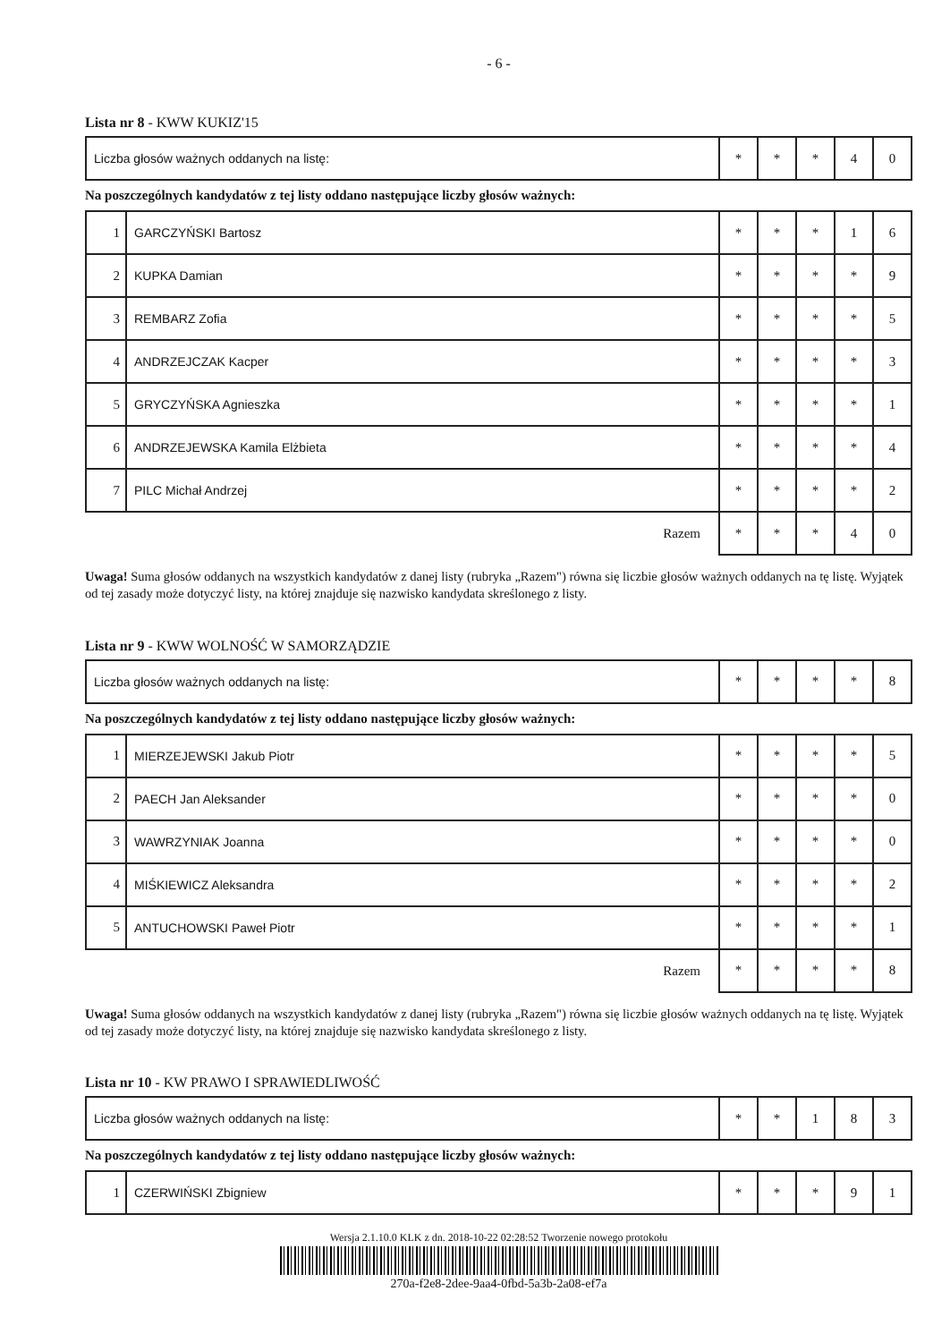- 6 -
Lista nr 8 - KWW KUKIZ'15
| Liczba głosów ważnych oddanych na listę: | * | * | * | 4 | 0 |
Na poszczególnych kandydatów z tej listy oddano następujące liczby głosów ważnych:
| 1 | GARCZYŃSKI Bartosz | * | * | * | 1 | 6 |
| 2 | KUPKA Damian | * | * | * | * | 9 |
| 3 | REMBARZ Zofia | * | * | * | * | 5 |
| 4 | ANDRZEJCZAK Kacper | * | * | * | * | 3 |
| 5 | GRYCZYŃSKA Agnieszka | * | * | * | * | 1 |
| 6 | ANDRZEJEWSKA Kamila Elżbieta | * | * | * | * | 4 |
| 7 | PILC Michał Andrzej | * | * | * | * | 2 |
| Razem | | * | * | * | 4 | 0 |
Uwaga! Suma głosów oddanych na wszystkich kandydatów z danej listy (rubryka „Razem") równa się liczbie głosów ważnych oddanych na tę listę. Wyjątek od tej zasady może dotyczyć listy, na której znajduje się nazwisko kandydata skreślonego z listy.
Lista nr 9 - KWW WOLNOŚĆ W SAMORZĄDZIE
| Liczba głosów ważnych oddanych na listę: | * | * | * | * | 8 |
Na poszczególnych kandydatów z tej listy oddano następujące liczby głosów ważnych:
| 1 | MIERZEJEWSKI Jakub Piotr | * | * | * | * | 5 |
| 2 | PAECH Jan Aleksander | * | * | * | * | 0 |
| 3 | WAWRZYNIAK Joanna | * | * | * | * | 0 |
| 4 | MIŚKIEWICZ Aleksandra | * | * | * | * | 2 |
| 5 | ANTUCHOWSKI Paweł Piotr | * | * | * | * | 1 |
| Razem | | * | * | * | * | 8 |
Uwaga! Suma głosów oddanych na wszystkich kandydatów z danej listy (rubryka „Razem") równa się liczbie głosów ważnych oddanych na tę listę. Wyjątek od tej zasady może dotyczyć listy, na której znajduje się nazwisko kandydata skreślonego z listy.
Lista nr 10 - KW PRAWO I SPRAWIEDLIWOŚĆ
| Liczba głosów ważnych oddanych na listę: | * | * | 1 | 8 | 3 |
Na poszczególnych kandydatów z tej listy oddano następujące liczby głosów ważnych:
| 1 | CZERWIŃSKI Zbigniew | * | * | * | 9 | 1 |
Wersja 2.1.10.0 KLK z dn. 2018-10-22 02:28:52 Tworzenie nowego protokołu
270a-f2e8-2dee-9aa4-0fbd-5a3b-2a08-ef7a